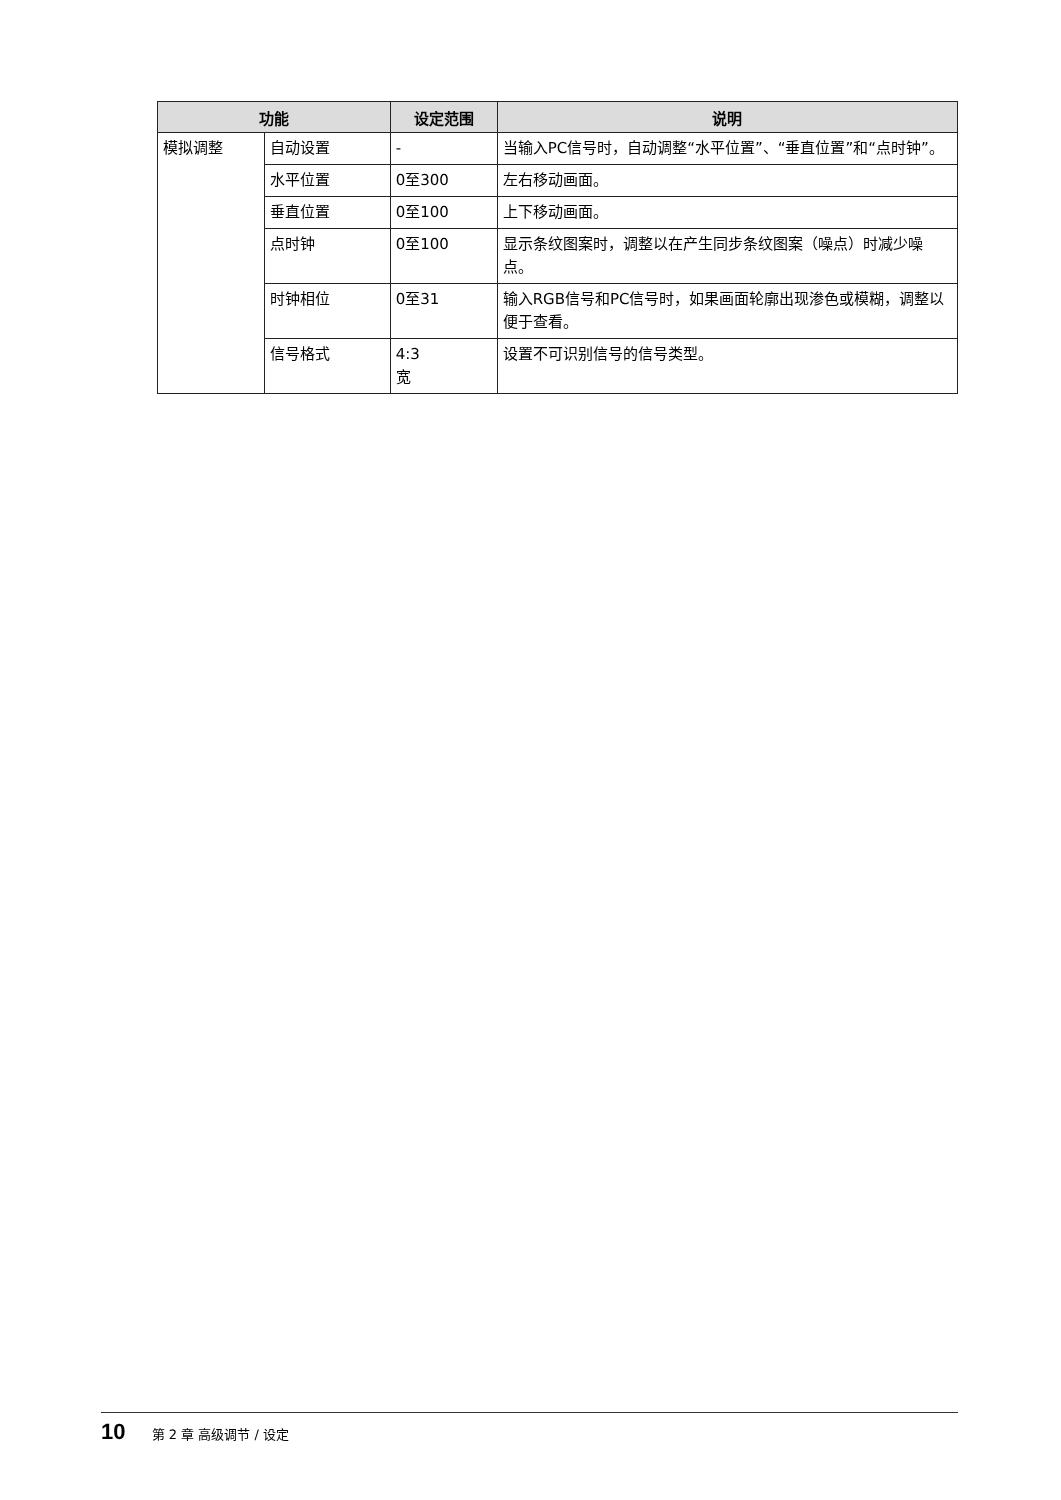| 功能 | | 设定范围 | 说明 |
| --- | --- | --- | --- |
| 模拟调整 | 自动设置 | - | 当输入PC信号时，自动调整“水平位置”、“垂直位置”和“点时钟”。 |
| | 水平位置 | 0至300 | 左右移动画面。 |
| | 垂直位置 | 0至100 | 上下移动画面。 |
| | 点时钟 | 0至100 | 显示条纹图案时，调整以在产生同步条纹图案（噪点）时减少噪点。 |
| | 时钟相位 | 0至31 | 输入RGB信号和PC信号时，如果画面轮廓出现渗色或模糊，调整以便于查看。 |
| | 信号格式 | 4:3 宽 | 设置不可识别信号的信号类型。 |
10 第 2 章 高级调节 / 设定